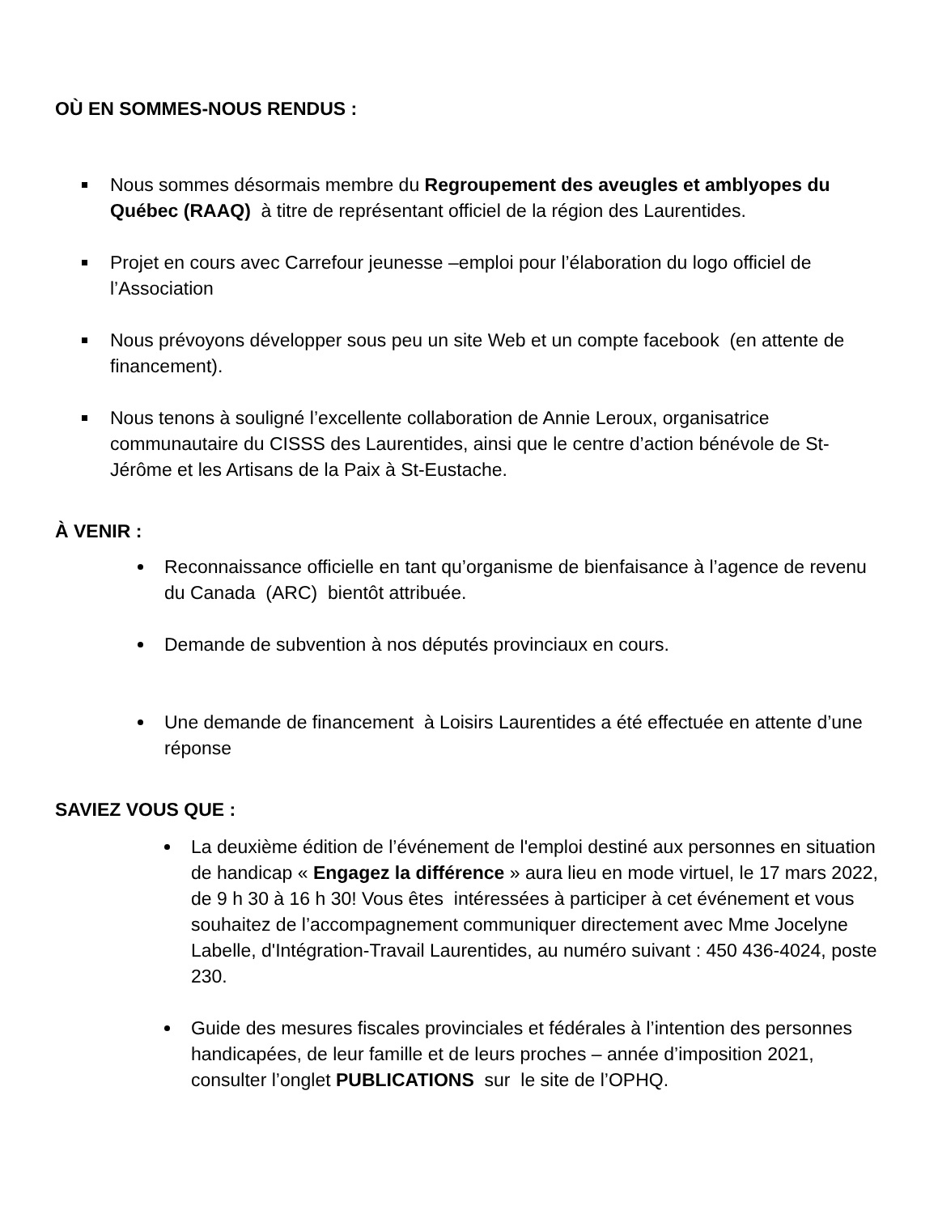OÙ EN SOMMES-NOUS RENDUS :
Nous sommes désormais membre du Regroupement des aveugles et amblyopes du Québec (RAAQ) à titre de représentant officiel de la région des Laurentides.
Projet en cours avec Carrefour jeunesse –emploi pour l’élaboration du logo officiel de l’Association
Nous prévoyons développer sous peu un site Web et un compte facebook (en attente de financement).
Nous tenons à souligné l’excellente collaboration de Annie Leroux, organisatrice communautaire du CISSS des Laurentides, ainsi que le centre d’action bénévole de St-Jérôme et les Artisans de la Paix à St-Eustache.
À VENIR :
Reconnaissance officielle en tant qu’organisme de bienfaisance à l’agence de revenu du Canada (ARC) bientôt attribuée.
Demande de subvention à nos députés provinciaux en cours.
Une demande de financement à Loisirs Laurentides a été effectuée en attente d’une réponse
SAVIEZ VOUS QUE :
La deuxième édition de l’événement de l'emploi destiné aux personnes en situation de handicap « Engagez la différence » aura lieu en mode virtuel, le 17 mars 2022, de 9 h 30 à 16 h 30! Vous êtes intéressées à participer à cet événement et vous souhaitez de l’accompagnement communiquer directement avec Mme Jocelyne Labelle, d'Intégration-Travail Laurentides, au numéro suivant : 450 436-4024, poste 230.
Guide des mesures fiscales provinciales et fédérales à l’intention des personnes handicapées, de leur famille et de leurs proches – année d’imposition 2021, consulter l’onglet PUBLICATIONS sur le site de l’OPHQ.